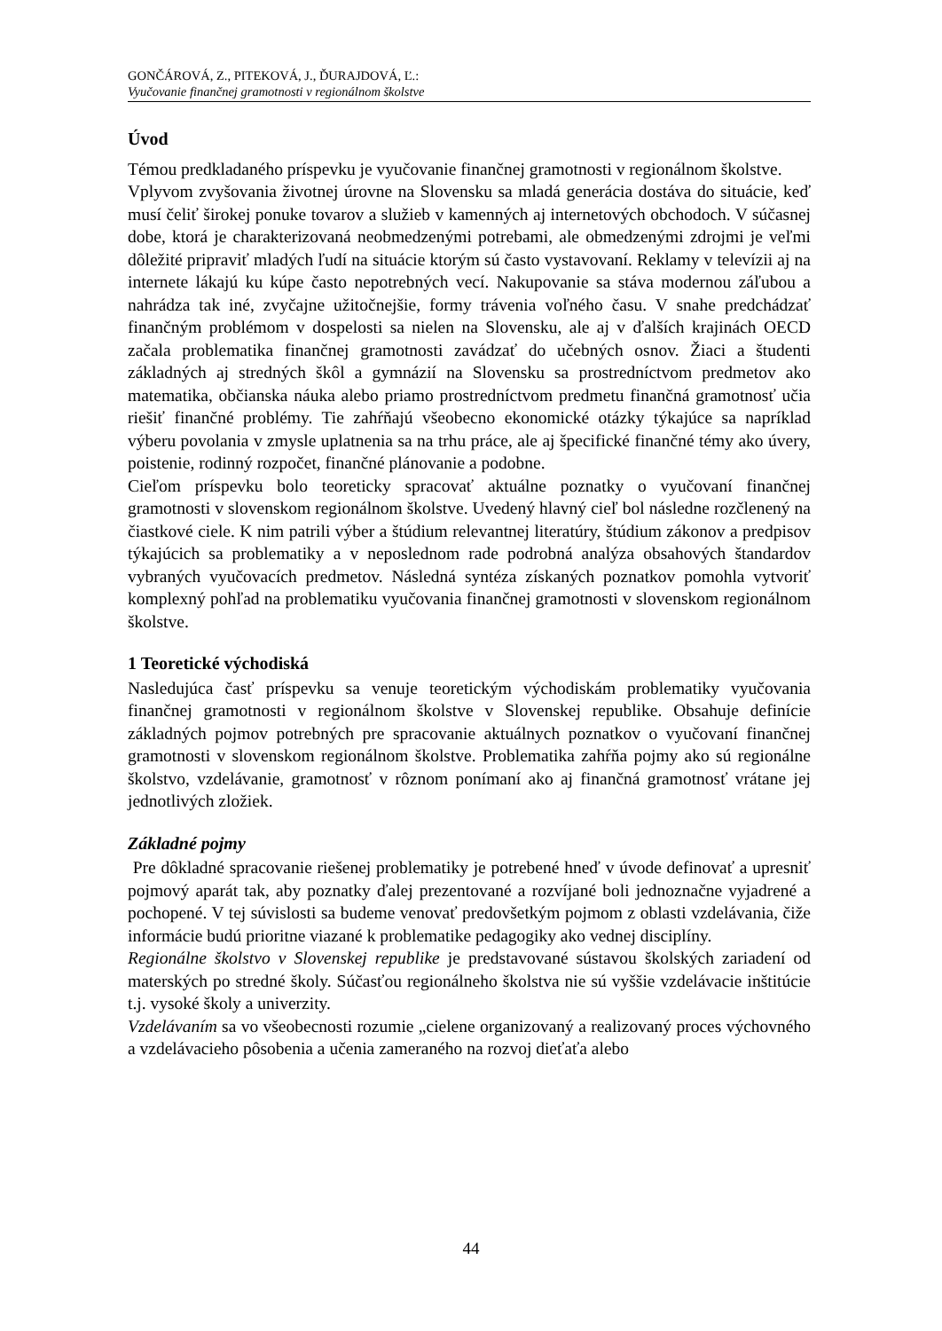GONČÁROVÁ, Z., PITEKOVÁ, J., ĎURAJDOVÁ, Ľ.:
Vyučovanie finančnej gramotnosti v regionálnom školstve
Úvod
Témou predkladaného príspevku je vyučovanie finančnej gramotnosti v regionálnom školstve.
Vplyvom zvyšovania životnej úrovne na Slovensku sa mladá generácia dostáva do situácie, keď musí čeliť širokej ponuke tovarov a služieb v kamenných aj internetových obchodoch. V súčasnej dobe, ktorá je charakterizovaná neobmedzenými potrebami, ale obmedzenými zdrojmi je veľmi dôležité pripraviť mladých ľudí na situácie ktorým sú často vystavovaní. Reklamy v televízii aj na internete lákajú ku kúpe často nepotrebných vecí. Nakupovanie sa stáva modernou záľubou a nahrádza tak iné, zvyčajne užitočnejšie, formy trávenia voľného času. V snahe predchádzať finančným problémom v dospelosti sa nielen na Slovensku, ale aj v ďalších krajinách OECD začala problematika finančnej gramotnosti zavádzať do učebných osnov. Žiaci a študenti základných aj stredných škôl a gymnázií na Slovensku sa prostredníctvom predmetov ako matematika, občianska náuka alebo priamo prostredníctvom predmetu finančná gramotnosť učia riešiť finančné problémy. Tie zahŕňajú všeobecno ekonomické otázky týkajúce sa napríklad výberu povolania v zmysle uplatnenia sa na trhu práce, ale aj špecifické finančné témy ako úvery, poistenie, rodinný rozpočet, finančné plánovanie a podobne.
Cieľom príspevku bolo teoreticky spracovať aktuálne poznatky o vyučovaní finančnej gramotnosti v slovenskom regionálnom školstve. Uvedený hlavný cieľ bol následne rozčlenený na čiastkové ciele. K nim patrili výber a štúdium relevantnej literatúry, štúdium zákonov a predpisov týkajúcich sa problematiky a v neposlednom rade podrobná analýza obsahových štandardov vybraných vyučovacích predmetov. Následná syntéza získaných poznatkov pomohla vytvoriť komplexný pohľad na problematiku vyučovania finančnej gramotnosti v slovenskom regionálnom školstve.
1 Teoretické východiská
Nasledujúca časť príspevku sa venuje teoretickým východiskám problematiky vyučovania finančnej gramotnosti v regionálnom školstve v Slovenskej republike. Obsahuje definície základných pojmov potrebných pre spracovanie aktuálnych poznatkov o vyučovaní finančnej gramotnosti v slovenskom regionálnom školstve. Problematika zahŕňa pojmy ako sú regionálne školstvo, vzdelávanie, gramotnosť v rôznom ponímaní ako aj finančná gramotnosť vrátane jej jednotlivých zložiek.
Základné pojmy
Pre dôkladné spracovanie riešenej problematiky je potrebené hneď v úvode definovať a upresniť pojmový aparát tak, aby poznatky ďalej prezentované a rozvíjané boli jednoznačne vyjadrené a pochopené. V tej súvislosti sa budeme venovať predovšetkým pojmom z oblasti vzdelávania, čiže informácie budú prioritne viazané k problematike pedagogiky ako vednej disciplíny.
Regionálne školstvo v Slovenskej republike je predstavované sústavou školských zariadení od materských po stredné školy. Súčasťou regionálneho školstva nie sú vyššie vzdelávacie inštitúcie t.j. vysoké školy a univerzity.
Vzdelávaním sa vo všeobecnosti rozumie „cielene organizovaný a realizovaný proces výchovného a vzdelávacieho pôsobenia a učenia zameraného na rozvoj dieťaťa alebo
44